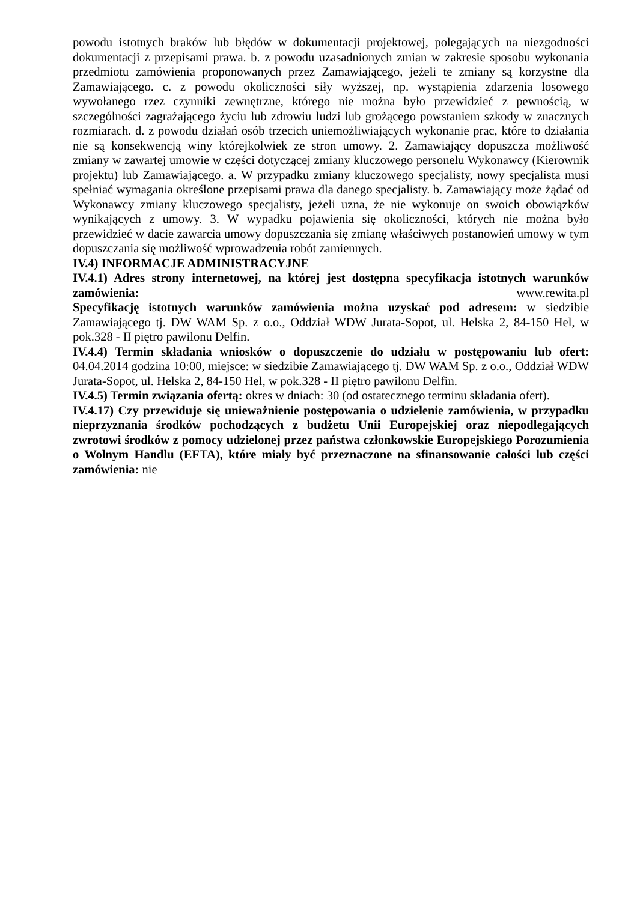powodu istotnych braków lub błędów w dokumentacji projektowej, polegających na niezgodności dokumentacji z przepisami prawa. b. z powodu uzasadnionych zmian w zakresie sposobu wykonania przedmiotu zamówienia proponowanych przez Zamawiającego, jeżeli te zmiany są korzystne dla Zamawiającego. c. z powodu okoliczności siły wyższej, np. wystąpienia zdarzenia losowego wywołanego rzez czynniki zewnętrzne, którego nie można było przewidzieć z pewnością, w szczególności zagrażającego życiu lub zdrowiu ludzi lub grożącego powstaniem szkody w znacznych rozmiarach. d. z powodu działań osób trzecich uniemożliwiających wykonanie prac, które to działania nie są konsekwencją winy którejkolwiek ze stron umowy. 2. Zamawiający dopuszcza możliwość zmiany w zawartej umowie w części dotyczącej zmiany kluczowego personelu Wykonawcy (Kierownik projektu) lub Zamawiającego. a. W przypadku zmiany kluczowego specjalisty, nowy specjalista musi spełniać wymagania określone przepisami prawa dla danego specjalisty. b. Zamawiający może żądać od Wykonawcy zmiany kluczowego specjalisty, jeżeli uzna, że nie wykonuje on swoich obowiązków wynikających z umowy. 3. W wypadku pojawienia się okoliczności, których nie można było przewidzieć w dacie zawarcia umowy dopuszczania się zmianę właściwych postanowień umowy w tym dopuszczania się możliwość wprowadzenia robót zamiennych.
IV.4) INFORMACJE ADMINISTRACYJNE
IV.4.1) Adres strony internetowej, na której jest dostępna specyfikacja istotnych warunków zamówienia: www.rewita.pl
Specyfikację istotnych warunków zamówienia można uzyskać pod adresem: w siedzibie Zamawiającego tj. DW WAM Sp. z o.o., Oddział WDW Jurata-Sopot, ul. Helska 2, 84-150 Hel, w pok.328 - II piętro pawilonu Delfin.
IV.4.4) Termin składania wniosków o dopuszczenie do udziału w postępowaniu lub ofert: 04.04.2014 godzina 10:00, miejsce: w siedzibie Zamawiającego tj. DW WAM Sp. z o.o., Oddział WDW Jurata-Sopot, ul. Helska 2, 84-150 Hel, w pok.328 - II piętro pawilonu Delfin.
IV.4.5) Termin związania ofertą: okres w dniach: 30 (od ostatecznego terminu składania ofert).
IV.4.17) Czy przewiduje się unieważnienie postępowania o udzielenie zamówienia, w przypadku nieprzyznania środków pochodzących z budżetu Unii Europejskiej oraz niepodlegających zwrotowi środków z pomocy udzielonej przez państwa członkowskie Europejskiego Porozumienia o Wolnym Handlu (EFTA), które miały być przeznaczone na sfinansowanie całości lub części zamówienia: nie